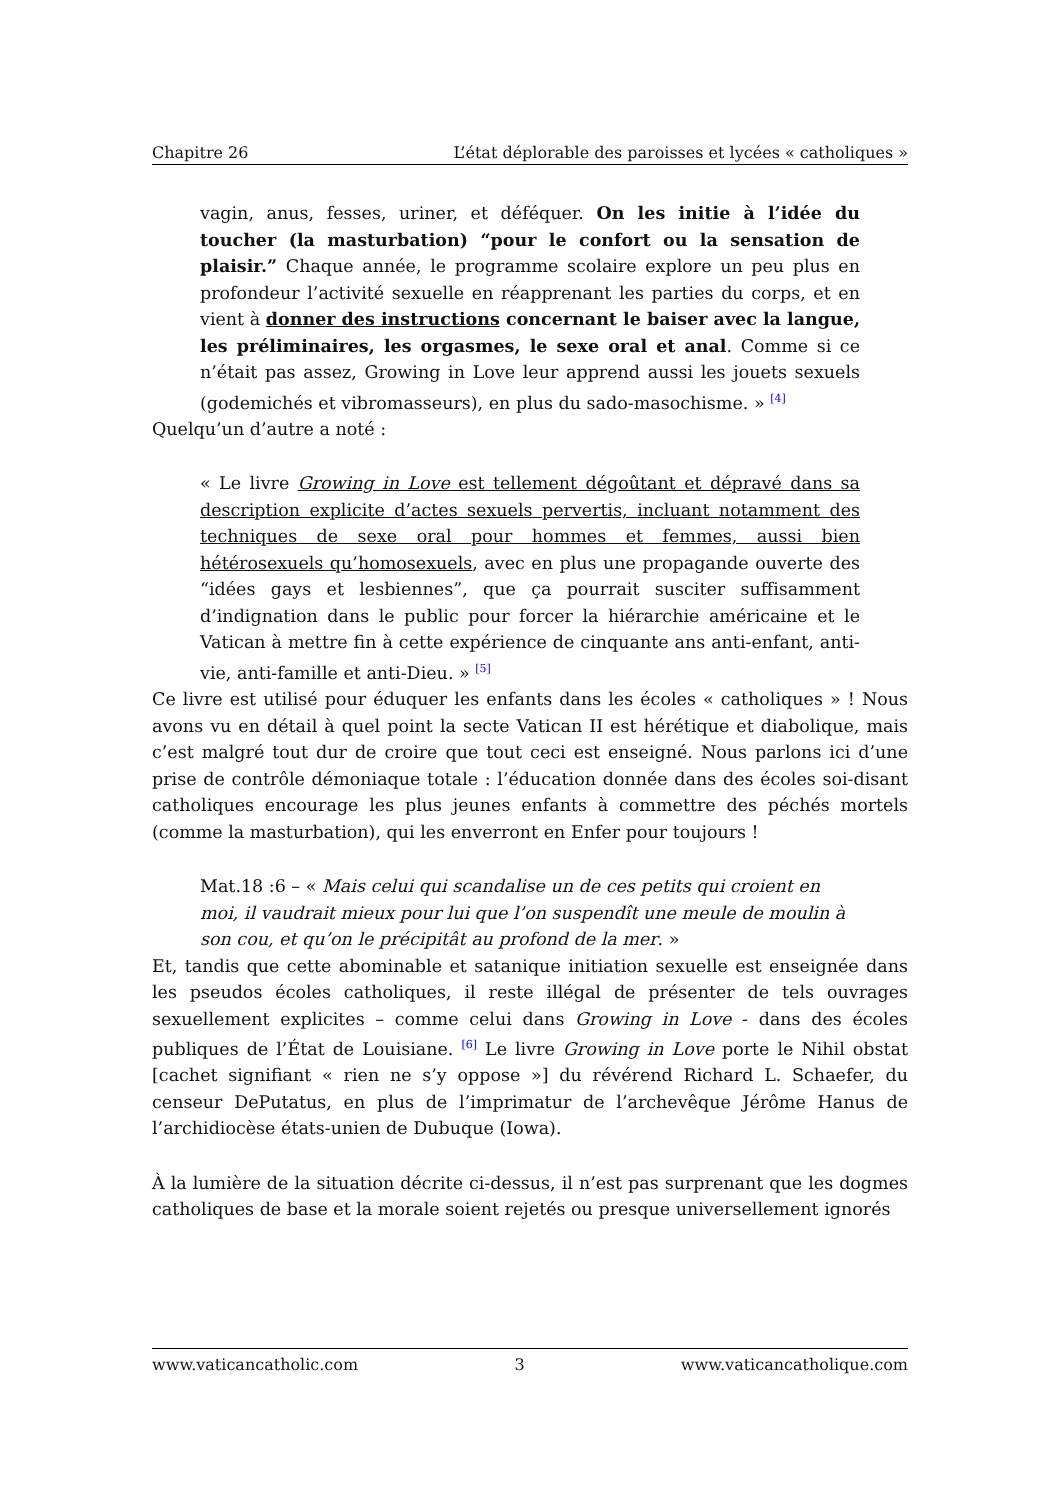Chapitre 26 L’état déplorable des paroisses et lycées « catholiques »
vagin, anus, fesses, uriner, et déféquer. On les initie à l’idée du toucher (la masturbation) “pour le confort ou la sensation de plaisir.” Chaque année, le programme scolaire explore un peu plus en profondeur l’activité sexuelle en réapprenant les parties du corps, et en vient à donner des instructions concernant le baiser avec la langue, les préliminaires, les orgasmes, le sexe oral et anal. Comme si ce n’était pas assez, Growing in Love leur apprend aussi les jouets sexuels (godemichés et vibromasseurs), en plus du sado-masochisme. » <sup>[4]</sup>
Quelqu’un d’autre a noté :
« Le livre Growing in Love est tellement dégoûtant et dépravé dans sa description explicite d’actes sexuels pervertis, incluant notamment des techniques de sexe oral pour hommes et femmes, aussi bien hétérosexuels qu’homosexuels, avec en plus une propagande ouverte des “idées gays et lesbiennes”, que ça pourrait susciter suffisamment d’indignation dans le public pour forcer la hiérarchie américaine et le Vatican à mettre fin à cette expérience de cinquante ans anti-enfant, anti-vie, anti-famille et anti-Dieu. » <sup>[5]</sup>
Ce livre est utilisé pour éduquer les enfants dans les écoles « catholiques » ! Nous avons vu en détail à quel point la secte Vatican II est hérétique et diabolique, mais c’est malgré tout dur de croire que tout ceci est enseigné. Nous parlons ici d’une prise de contrôle démoniaque totale : l’éducation donnée dans des écoles soi-disant catholiques encourage les plus jeunes enfants à commettre des péchés mortels (comme la masturbation), qui les enverront en Enfer pour toujours !
Mat.18 :6 – « Mais celui qui scandalise un de ces petits qui croient en moi, il vaudrait mieux pour lui que l’on suspendît une meule de moulin à son cou, et qu’on le précipitât au profond de la mer. »
Et, tandis que cette abominable et satanique initiation sexuelle est enseignée dans les pseudos écoles catholiques, il reste illégal de présenter de tels ouvrages sexuellement explicites – comme celui dans Growing in Love - dans des écoles publiques de l’État de Louisiane. <sup>[6]</sup> Le livre Growing in Love porte le Nihil obstat [cachet signifiant « rien ne s’y oppose »] du révérend Richard L. Schaefer, du censeur DePutatus, en plus de l’imprimatur de l’archevêque Jérôme Hanus de l’archidiocèse états-unien de Dubuque (Iowa).
À la lumière de la situation décrite ci-dessus, il n’est pas surprenant que les dogmes catholiques de base et la morale soient rejetés ou presque universellement ignorés
www.vaticancatholic.com 3 www.vaticancatholique.com